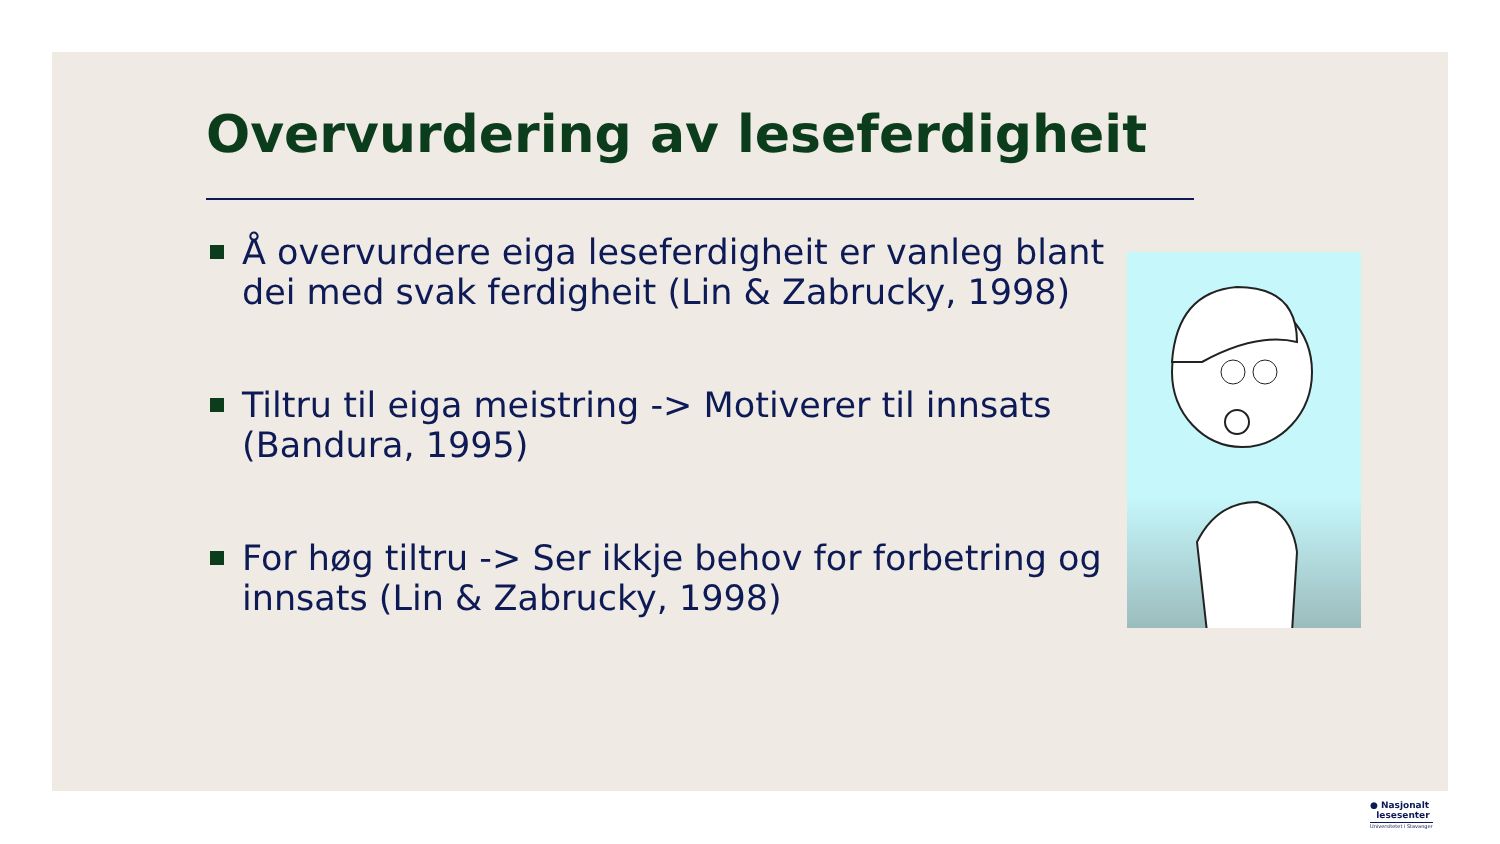Overvurdering av leseferdigheit
Å overvurdere eiga leseferdigheit er vanleg blant dei med svak ferdigheit (Lin & Zabrucky, 1998)
Tiltru til eiga meistring -> Motiverer til innsats (Bandura, 1995)
For høg tiltru -> Ser ikkje behov for forbetring og innsats (Lin & Zabrucky, 1998)
● Nasjonalt
lesesenter
Universitetet i Stavanger